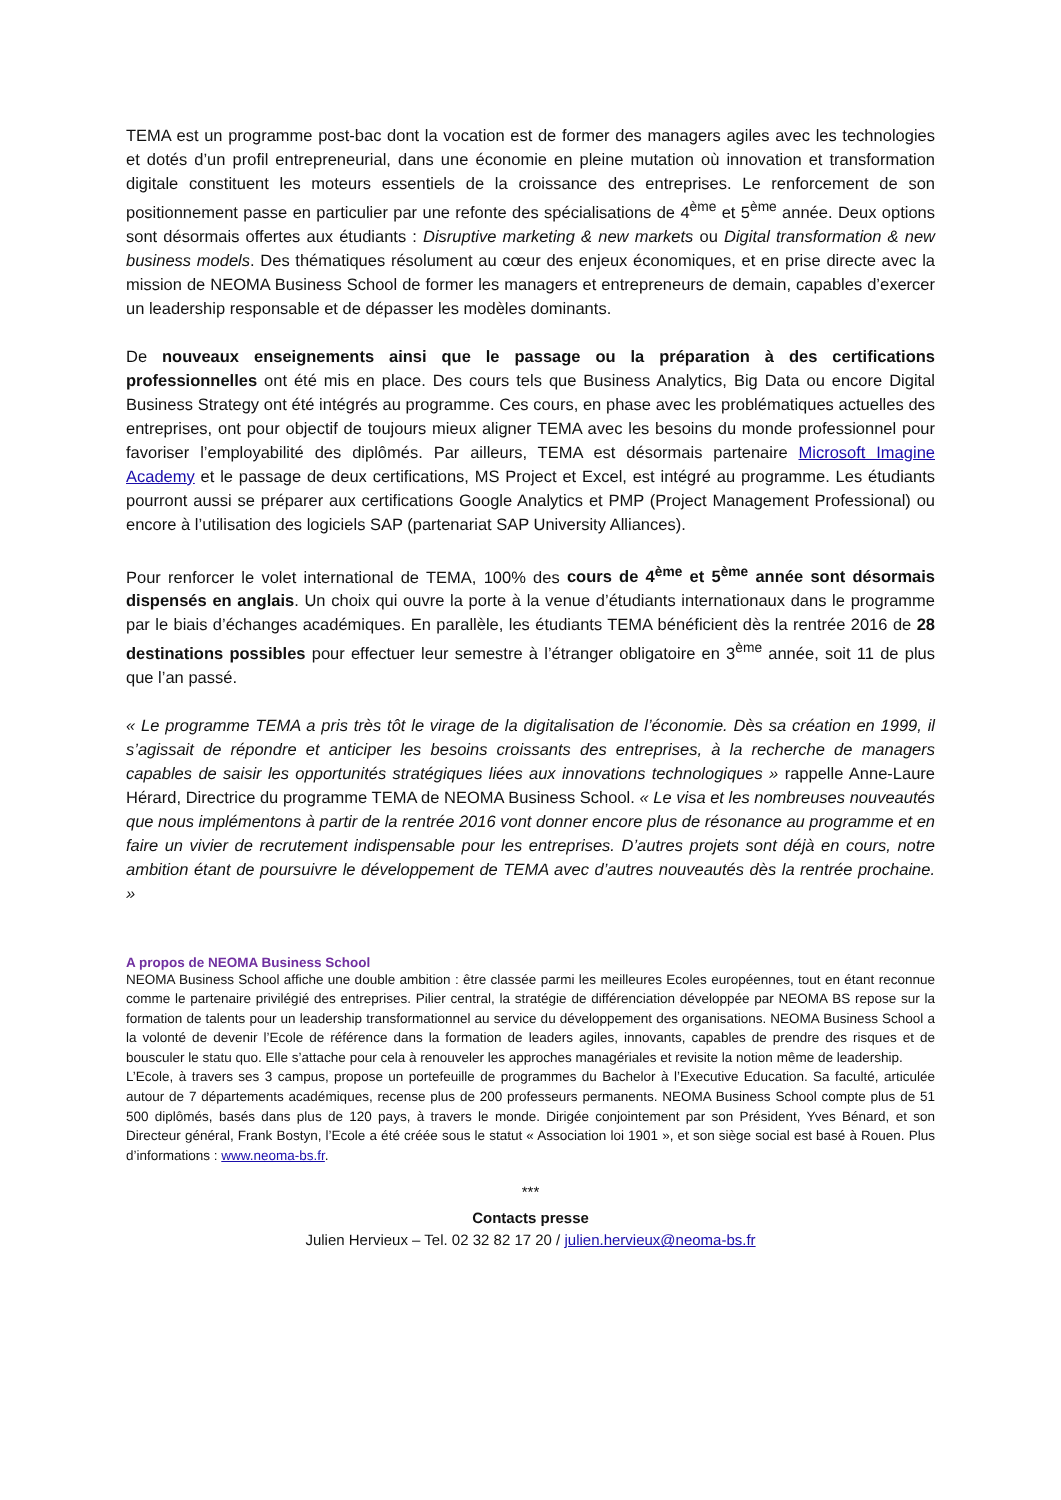TEMA est un programme post-bac dont la vocation est de former des managers agiles avec les technologies et dotés d’un profil entrepreneurial, dans une économie en pleine mutation où innovation et transformation digitale constituent les moteurs essentiels de la croissance des entreprises. Le renforcement de son positionnement passe en particulier par une refonte des spécialisations de 4<sup>ème</sup> et 5<sup>ème</sup> année. Deux options sont désormais offertes aux étudiants : Disruptive marketing & new markets ou Digital transformation & new business models. Des thématiques résolument au cœur des enjeux économiques, et en prise directe avec la mission de NEOMA Business School de former les managers et entrepreneurs de demain, capables d’exercer un leadership responsable et de dépasser les modèles dominants.
De nouveaux enseignements ainsi que le passage ou la préparation à des certifications professionnelles ont été mis en place. Des cours tels que Business Analytics, Big Data ou encore Digital Business Strategy ont été intégrés au programme. Ces cours, en phase avec les problématiques actuelles des entreprises, ont pour objectif de toujours mieux aligner TEMA avec les besoins du monde professionnel pour favoriser l’employabilité des diplômés. Par ailleurs, TEMA est désormais partenaire Microsoft Imagine Academy et le passage de deux certifications, MS Project et Excel, est intégré au programme. Les étudiants pourront aussi se préparer aux certifications Google Analytics et PMP (Project Management Professional) ou encore à l’utilisation des logiciels SAP (partenariat SAP University Alliances).
Pour renforcer le volet international de TEMA, 100% des cours de 4<sup>ème</sup> et 5<sup>ème</sup> année sont désormais dispensés en anglais. Un choix qui ouvre la porte à la venue d’étudiants internationaux dans le programme par le biais d’échanges académiques. En parallèle, les étudiants TEMA bénéficient dès la rentrée 2016 de 28 destinations possibles pour effectuer leur semestre à l’étranger obligatoire en 3<sup>ème</sup> année, soit 11 de plus que l’an passé.
« Le programme TEMA a pris très tôt le virage de la digitalisation de l’économie. Dès sa création en 1999, il s’agissait de répondre et anticiper les besoins croissants des entreprises, à la recherche de managers capables de saisir les opportunités stratégiques liées aux innovations technologiques » rappelle Anne-Laure Hérard, Directrice du programme TEMA de NEOMA Business School. « Le visa et les nombreuses nouveautés que nous implémentons à partir de la rentrée 2016 vont donner encore plus de résonance au programme et en faire un vivier de recrutement indispensable pour les entreprises. D’autres projets sont déjà en cours, notre ambition étant de poursuivre le développement de TEMA avec d’autres nouveautés dès la rentrée prochaine. »
A propos de NEOMA Business School
NEOMA Business School affiche une double ambition : être classée parmi les meilleures Ecoles européennes, tout en étant reconnue comme le partenaire privilégié des entreprises. Pilier central, la stratégie de différenciation développée par NEOMA BS repose sur la formation de talents pour un leadership transformationnel au service du développement des organisations. NEOMA Business School a la volonté de devenir l’Ecole de référence dans la formation de leaders agiles, innovants, capables de prendre des risques et de bousculer le statu quo. Elle s’attache pour cela à renouveler les approches managériales et revisite la notion même de leadership.
L’Ecole, à travers ses 3 campus, propose un portefeuille de programmes du Bachelor à l’Executive Education. Sa faculté, articulée autour de 7 départements académiques, recense plus de 200 professeurs permanents. NEOMA Business School compte plus de 51 500 diplômés, basés dans plus de 120 pays, à travers le monde. Dirigée conjointement par son Président, Yves Bénard, et son Directeur général, Frank Bostyn, l’Ecole a été créée sous le statut « Association loi 1901 », et son siège social est basé à Rouen. Plus d’informations : www.neoma-bs.fr.
***
Contacts presse
Julien Hervieux – Tel. 02 32 82 17 20 / julien.hervieux@neoma-bs.fr